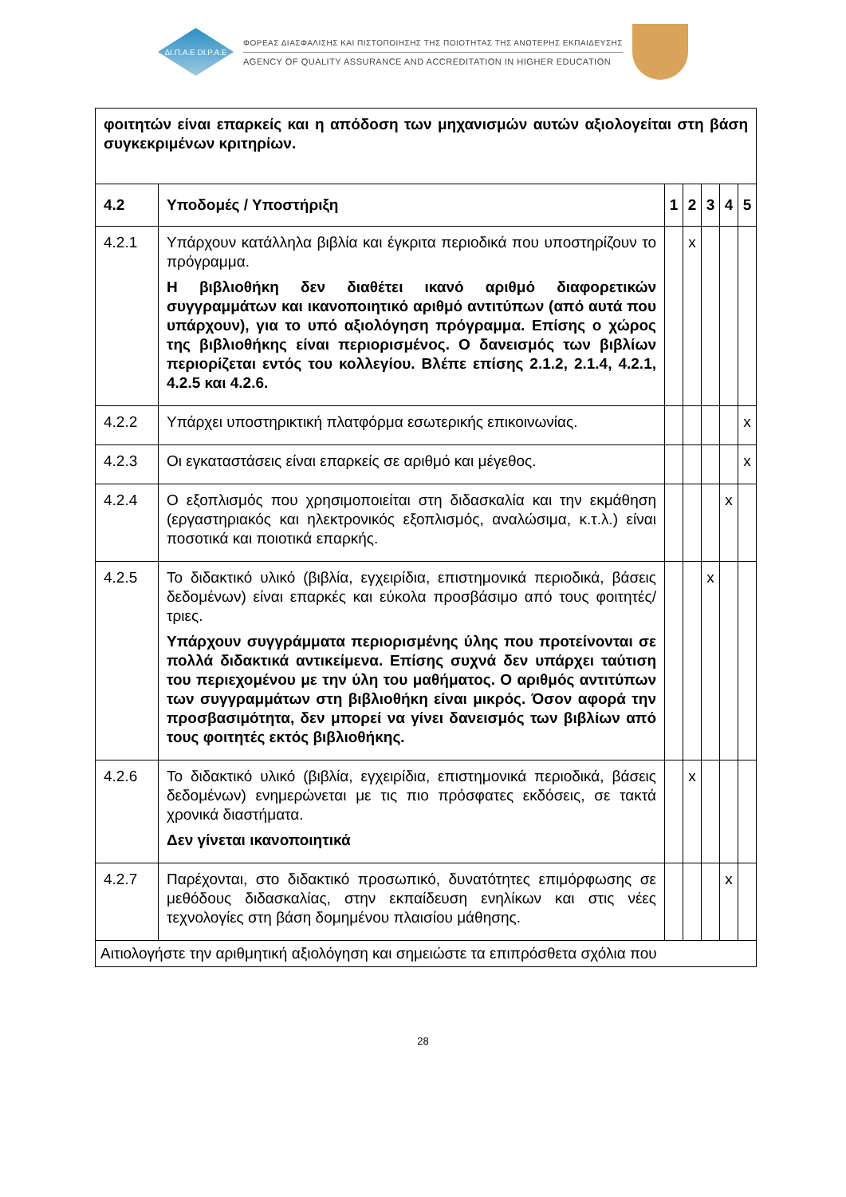ΔΙ.Π.Α.Ε DI.P.A.E
ΦΟΡΕΑΣ ΔΙΑΣΦΑΛΙΣΗΣ ΚΑΙ ΠΙΣΤΟΠΟΙΗΣΗΣ ΤΗΣ ΠΟΙΟΤΗΤΑΣ ΤΗΣ ΑΝΩΤΕΡΗΣ ΕΚΠΑΙΔΕΥΣΗΣ
AGENCY OF QUALITY ASSURANCE AND ACCREDITATION IN HIGHER EDUCATION
| φοιτητών είναι επαρκείς και η απόδοση των μηχανισμών αυτών αξιολογείται στη βάση συγκεκριμένων κριτηρίων. | | | | | | |
| 4.2 | Υποδομές / Υποστήριξη | 1 | 2 | 3 | 4 | 5 |
| 4.2.1 | Υπάρχουν κατάλληλα βιβλία και έγκριτα περιοδικά που υποστηρίζουν το πρόγραμμα. Η βιβλιοθήκη δεν διαθέτει ικανό αριθμό διαφορετικών συγγραμμάτων και ικανοποιητικό αριθμό αντιτύπων (από αυτά που υπάρχουν), για το υπό αξιολόγηση πρόγραμμα. Επίσης ο χώρος της βιβλιοθήκης είναι περιορισμένος. Ο δανεισμός των βιβλίων περιορίζεται εντός του κολλεγίου. Βλέπε επίσης 2.1.2, 2.1.4, 4.2.1, 4.2.5 και 4.2.6. | | x | | | |
| 4.2.2 | Υπάρχει υποστηρικτική πλατφόρμα εσωτερικής επικοινωνίας. | | | | | x |
| 4.2.3 | Οι εγκαταστάσεις είναι επαρκείς σε αριθμό και μέγεθος. | | | | | x |
| 4.2.4 | Ο εξοπλισμός που χρησιμοποιείται στη διδασκαλία και την εκμάθηση (εργαστηριακός και ηλεκτρονικός εξοπλισμός, αναλώσιμα, κ.τ.λ.) είναι ποσοτικά και ποιοτικά επαρκής. | | | | x | |
| 4.2.5 | Το διδακτικό υλικό (βιβλία, εγχειρίδια, επιστημονικά περιοδικά, βάσεις δεδομένων) είναι επαρκές και εύκολα προσβάσιμο από τους φοιτητές/τριες. Υπάρχουν συγγράμματα περιορισμένης ύλης που προτείνονται σε πολλά διδακτικά αντικείμενα. Επίσης συχνά δεν υπάρχει ταύτιση του περιεχομένου με την ύλη του μαθήματος. Ο αριθμός αντιτύπων των συγγραμμάτων στη βιβλιοθήκη είναι μικρός. Όσον αφορά την προσβασιμότητα, δεν μπορεί να γίνει δανεισμός των βιβλίων από τους φοιτητές εκτός βιβλιοθήκης. | | | x | | |
| 4.2.6 | Το διδακτικό υλικό (βιβλία, εγχειρίδια, επιστημονικά περιοδικά, βάσεις δεδομένων) ενημερώνεται με τις πιο πρόσφατες εκδόσεις, σε τακτά χρονικά διαστήματα. Δεν γίνεται ικανοποιητικά | | x | | | |
| 4.2.7 | Παρέχονται, στο διδακτικό προσωπικό, δυνατότητες επιμόρφωσης σε μεθόδους διδασκαλίας, στην εκπαίδευση ενηλίκων και στις νέες τεχνολογίες στη βάση δομημένου πλαισίου μάθησης. | | | | x | |
| Αιτιολογήστε την αριθμητική αξιολόγηση και σημειώστε τα επιπρόσθετα σχόλια που | | | | | | |
28